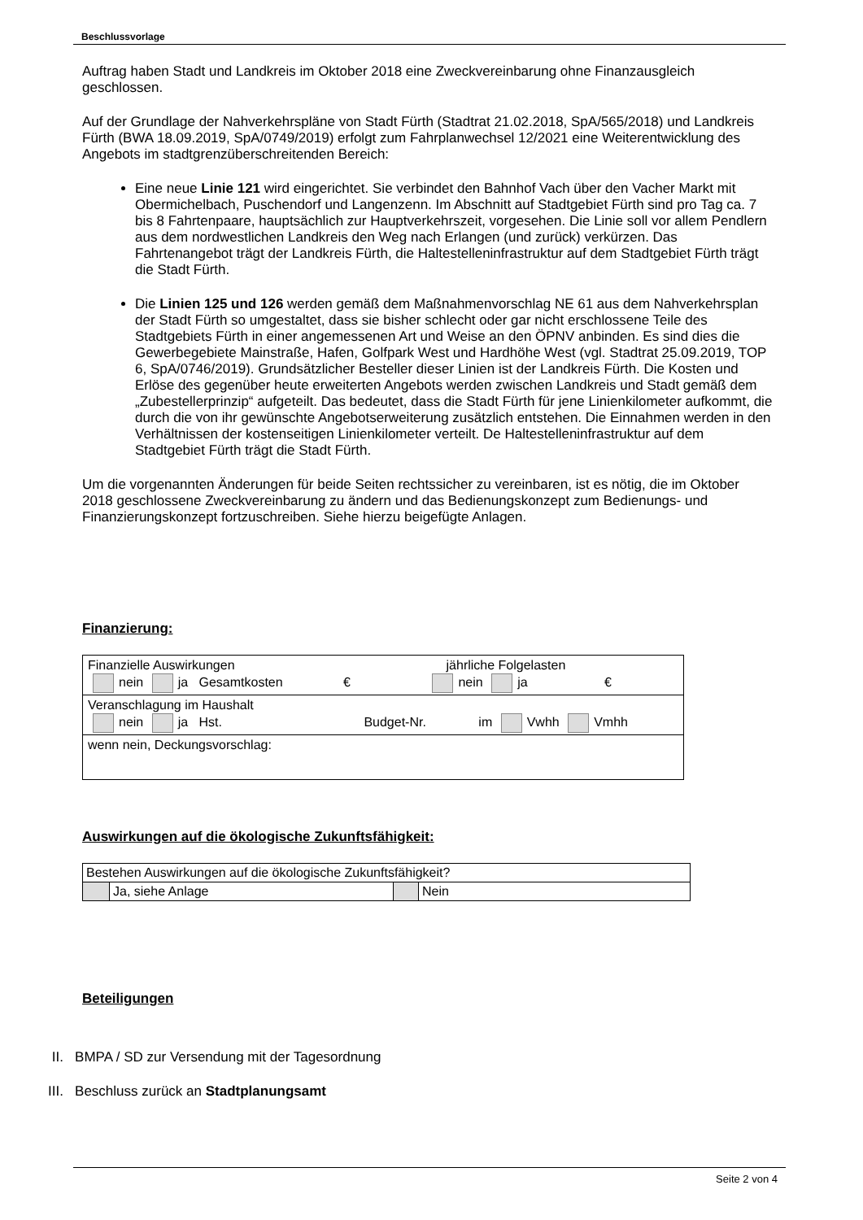Beschlussvorlage
Auftrag haben Stadt und Landkreis im Oktober 2018 eine Zweckvereinbarung ohne Finanzaus­gleich geschlossen.
Auf der Grundlage der Nahverkehrspläne von Stadt Fürth (Stadtrat 21.02.2018, SpA/565/2018) und Landkreis Fürth (BWA 18.09.2019, SpA/0749/2019) erfolgt zum Fahrplanwechsel 12/2021 eine Weiterentwicklung des Angebots im stadtgrenzüberschreitenden Bereich:
Eine neue Linie 121 wird eingerichtet. Sie verbindet den Bahnhof Vach über den Vacher Markt mit Obermichelbach, Puschendorf und Langenzenn. Im Abschnitt auf Stadtgebiet Fürth sind pro Tag ca. 7 bis 8 Fahrtenpaare, hauptsächlich zur Hauptverkehrszeit, vor­gesehen. Die Linie soll vor allem Pendlern aus dem nordwestlichen Landkreis den Weg nach Erlangen (und zurück) verkürzen. Das Fahrtenangebot trägt der Landkreis Fürth, die Haltestelleninfrastruktur auf dem Stadtgebiet Fürth trägt die Stadt Fürth.
Die Linien 125 und 126 werden gemäß dem Maßnahmenvorschlag NE 61 aus dem Nahverkehrsplan der Stadt Fürth so umgestaltet, dass sie bisher schlecht oder gar nicht erschlossene Teile des Stadtgebiets Fürth in einer angemessenen Art und Weise an den ÖPNV anbinden. Es sind dies die Gewerbegebiete Mainstraße, Hafen, Golfpark West und Hardhöhe West (vgl. Stadtrat 25.09.2019, TOP 6, SpA/0746/2019). Grundsätzlicher Besteller dieser Linien ist der Landkreis Fürth. Die Kosten und Erlöse des gegenüber heute erweiterten Angebots werden zwischen Landkreis und Stadt gemäß dem „Zube­stellerprinzip“ aufgeteilt. Das bedeutet, dass die Stadt Fürth für jene Linienkilometer auf­kommt, die durch die von ihr gewünschte Angebotserweiterung zusätzlich entstehen. Die Einnahmen werden in den Verhältnissen der kostenseitigen Linienkilometer verteilt. De Haltestelleninfrastruktur auf dem Stadtgebiet Fürth trägt die Stadt Fürth.
Um die vorgenannten Änderungen für beide Seiten rechtssicher zu vereinbaren, ist es nötig, die im Oktober 2018 geschlossene Zweckvereinbarung zu ändern und das Bedienungskonzept zum Bedienungs- und Finanzierungskonzept fortzuschreiben. Siehe hierzu beigefügte Anlagen.
Finanzierung:
| Finanzielle Auswirkungen jährliche Folgelasten nein ja Gesamtkosten € nein ja € |
| Veranschlagung im Haushalt nein ja Hst. Budget-Nr. im Vwhh Vmhh |
| wenn nein, Deckungsvorschlag: |
Auswirkungen auf die ökologische Zukunftsfähigkeit:
| Bestehen Auswirkungen auf die ökologische Zukunftsfähigkeit? | | | |
| | Ja, siehe Anlage | | Nein |
Beteiligungen
II. BMPA / SD zur Versendung mit der Tagesordnung
III. Beschluss zurück an Stadtplanungsamt
Seite 2 von 4